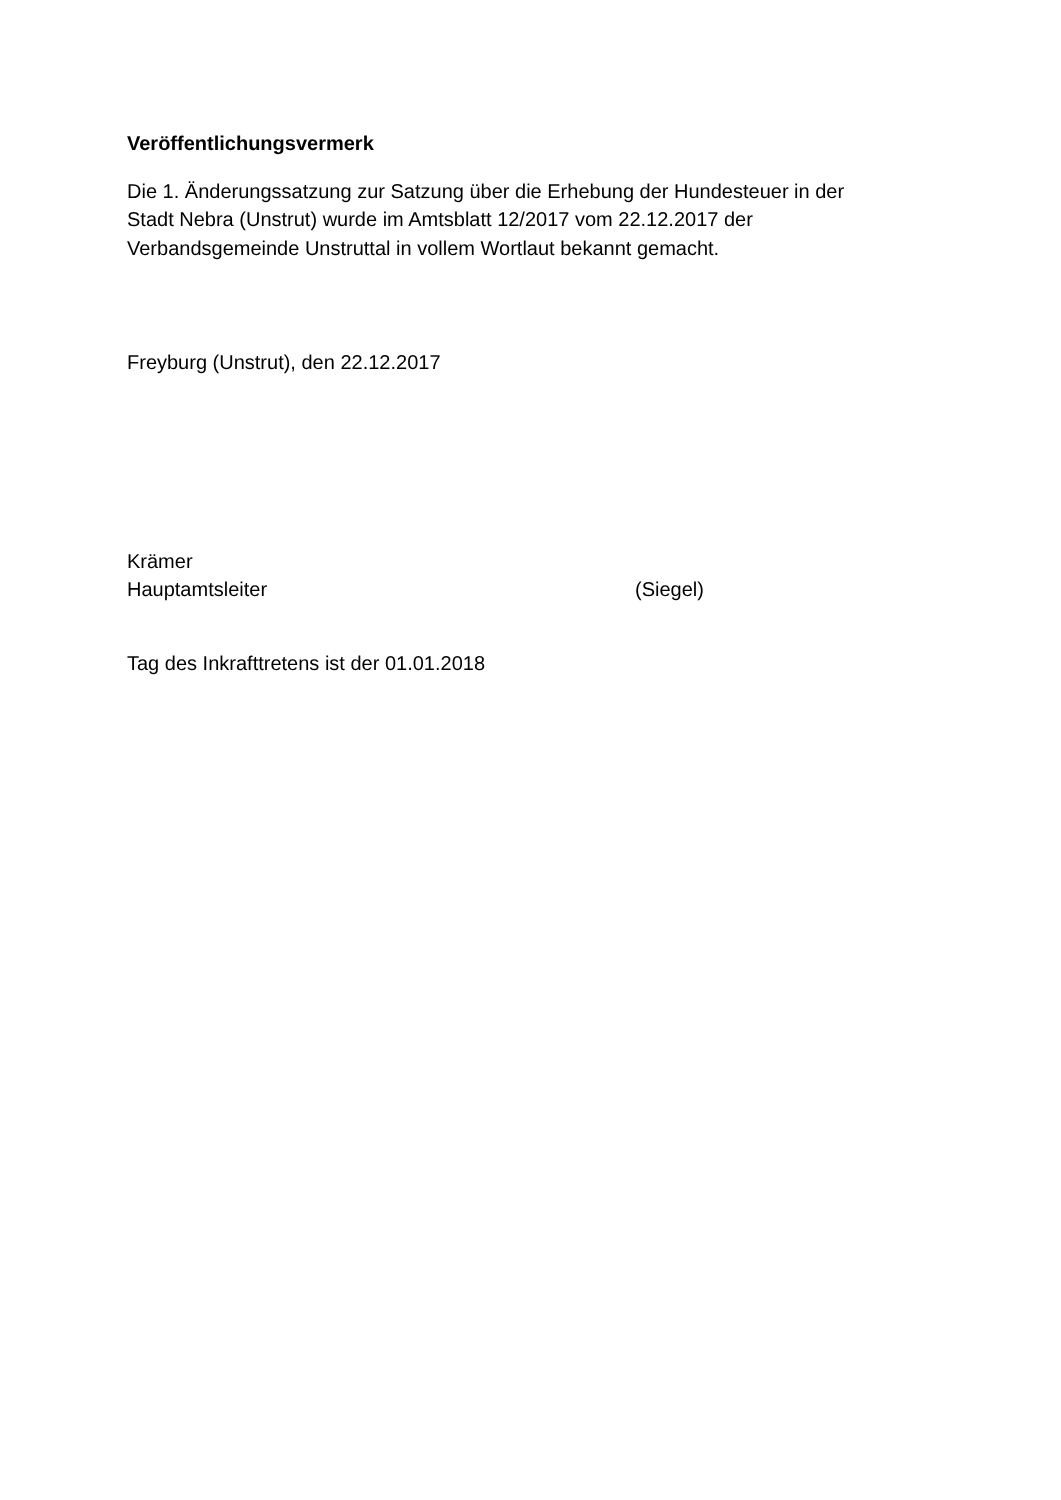Veröffentlichungsvermerk
Die 1. Änderungssatzung zur Satzung über die Erhebung der Hundesteuer in der
Stadt Nebra (Unstrut) wurde im Amtsblatt 12/2017 vom 22.12.2017 der
Verbandsgemeinde Unstruttal in vollem Wortlaut bekannt gemacht.
Freyburg (Unstrut), den 22.12.2017
Krämer
Hauptamtsleiter (Siegel)
Tag des Inkrafttretens ist der 01.01.2018